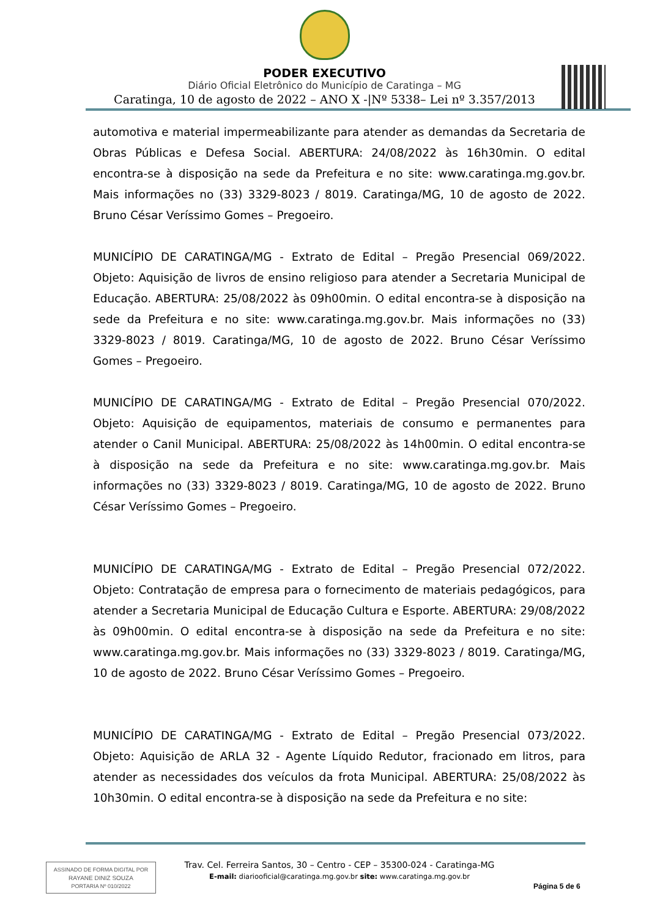PODER EXECUTIVO
Diário Oficial Eletrônico do Município de Caratinga – MG
Caratinga, 10 de agosto de 2022 – ANO X -|Nº 5338– Lei nº 3.357/2013
automotiva e material impermeabilizante para atender as demandas da Secretaria de Obras Públicas e Defesa Social. ABERTURA: 24/08/2022 às 16h30min. O edital encontra-se à disposição na sede da Prefeitura e no site: www.caratinga.mg.gov.br. Mais informações no (33) 3329-8023 / 8019. Caratinga/MG, 10 de agosto de 2022. Bruno César Veríssimo Gomes – Pregoeiro.
MUNICÍPIO DE CARATINGA/MG - Extrato de Edital – Pregão Presencial 069/2022. Objeto: Aquisição de livros de ensino religioso para atender a Secretaria Municipal de Educação. ABERTURA: 25/08/2022 às 09h00min. O edital encontra-se à disposição na sede da Prefeitura e no site: www.caratinga.mg.gov.br. Mais informações no (33) 3329-8023 / 8019. Caratinga/MG, 10 de agosto de 2022. Bruno César Veríssimo Gomes – Pregoeiro.
MUNICÍPIO DE CARATINGA/MG - Extrato de Edital – Pregão Presencial 070/2022. Objeto: Aquisição de equipamentos, materiais de consumo e permanentes para atender o Canil Municipal. ABERTURA: 25/08/2022 às 14h00min. O edital encontra-se à disposição na sede da Prefeitura e no site: www.caratinga.mg.gov.br. Mais informações no (33) 3329-8023 / 8019. Caratinga/MG, 10 de agosto de 2022. Bruno César Veríssimo Gomes – Pregoeiro.
MUNICÍPIO DE CARATINGA/MG - Extrato de Edital – Pregão Presencial 072/2022. Objeto: Contratação de empresa para o fornecimento de materiais pedagógicos, para atender a Secretaria Municipal de Educação Cultura e Esporte. ABERTURA: 29/08/2022 às 09h00min. O edital encontra-se à disposição na sede da Prefeitura e no site: www.caratinga.mg.gov.br. Mais informações no (33) 3329-8023 / 8019. Caratinga/MG, 10 de agosto de 2022. Bruno César Veríssimo Gomes – Pregoeiro.
MUNICÍPIO DE CARATINGA/MG - Extrato de Edital – Pregão Presencial 073/2022. Objeto: Aquisição de ARLA 32 - Agente Líquido Redutor, fracionado em litros, para atender as necessidades dos veículos da frota Municipal. ABERTURA: 25/08/2022 às 10h30min. O edital encontra-se à disposição na sede da Prefeitura e no site:
ASSINADO DE FORMA DIGITAL POR
RAYANE DINIZ SOUZA
PORTARIA Nº 010/2022
Trav. Cel. Ferreira Santos, 30 – Centro - CEP – 35300-024 - Caratinga-MG
E-mail: diariooficial@caratinga.mg.gov.br site: www.caratinga.mg.gov.br
Página 5 de 6